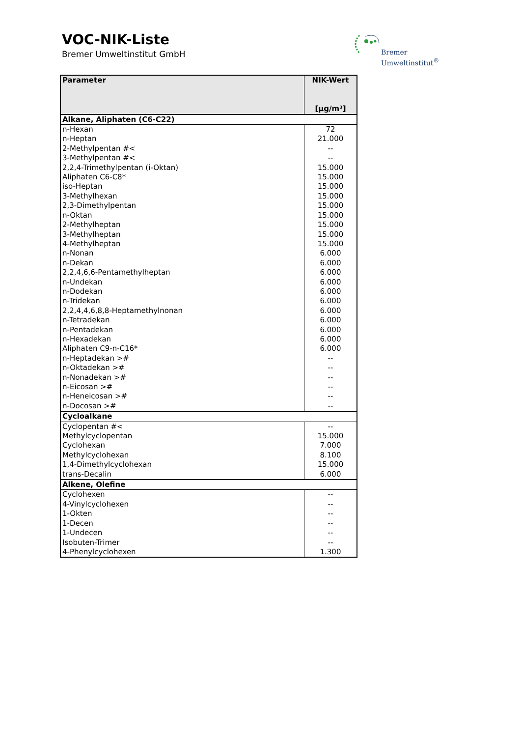VOC-NIK-Liste
Bremer Umweltinstitut GmbH
Bremer
Umweltinstitut<sup>®</sup>
| Parameter | NIK-Wert [µg/m³] |
| --- | --- |
| Alkane, Aliphaten (C6-C22) | |
| n-Hexan | 72 |
| n-Heptan | 21.000 |
| 2-Methylpentan #< | -- |
| 3-Methylpentan #< | -- |
| 2,2,4-Trimethylpentan (i-Oktan) | 15.000 |
| Aliphaten C6-C8* | 15.000 |
| iso-Heptan | 15.000 |
| 3-Methylhexan | 15.000 |
| 2,3-Dimethylpentan | 15.000 |
| n-Oktan | 15.000 |
| 2-Methylheptan | 15.000 |
| 3-Methylheptan | 15.000 |
| 4-Methylheptan | 15.000 |
| n-Nonan | 6.000 |
| n-Dekan | 6.000 |
| 2,2,4,6,6-Pentamethylheptan | 6.000 |
| n-Undekan | 6.000 |
| n-Dodekan | 6.000 |
| n-Tridekan | 6.000 |
| 2,2,4,4,6,8,8-Heptamethylnonan | 6.000 |
| n-Tetradekan | 6.000 |
| n-Pentadekan | 6.000 |
| n-Hexadekan | 6.000 |
| Aliphaten C9-n-C16* | 6.000 |
| n-Heptadekan ># | -- |
| n-Oktadekan ># | -- |
| n-Nonadekan ># | -- |
| n-Eicosan ># | -- |
| n-Heneicosan ># | -- |
| n-Docosan ># | -- |
| Cycloalkane | |
| Cyclopentan #< | -- |
| Methylcyclopentan | 15.000 |
| Cyclohexan | 7.000 |
| Methylcyclohexan | 8.100 |
| 1,4-Dimethylcyclohexan | 15.000 |
| trans-Decalin | 6.000 |
| Alkene, Olefine | |
| Cyclohexen | -- |
| 4-Vinylcyclohexen | -- |
| 1-Okten | -- |
| 1-Decen | -- |
| 1-Undecen | -- |
| Isobuten-Trimer | -- |
| 4-Phenylcyclohexen | 1.300 |